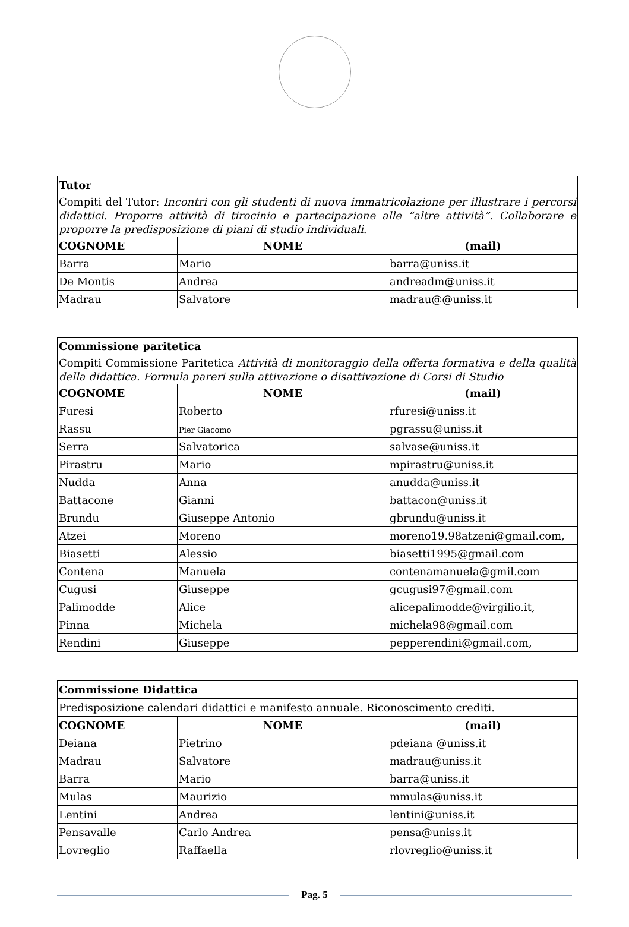| Tutor | | |
| --- | --- | --- |
| Compiti del Tutor: Incontri con gli studenti di nuova immatricolazione per illustrare i percorsi didattici. Proporre attività di tirocinio e partecipazione alle “altre attività”. Collaborare e proporre la predisposizione di piani di studio individuali. | | |
| COGNOME | NOME | (mail) |
| Barra | Mario | barra@uniss.it |
| De Montis | Andrea | andreadm@uniss.it |
| Madrau | Salvatore | madrau@@uniss.it |
| Commissione paritetica | | |
| --- | --- | --- |
| Compiti Commissione Paritetica Attività di monitoraggio della offerta formativa e della qualità della didattica. Formula pareri sulla attivazione o disattivazione di Corsi di Studio | | |
| COGNOME | NOME | (mail) |
| Furesi | Roberto | rfuresi@uniss.it |
| Rassu | Pier Giacomo | pgrassu@uniss.it |
| Serra | Salvatorica | salvase@uniss.it |
| Pirastru | Mario | mpirastru@uniss.it |
| Nudda | Anna | anudda@uniss.it |
| Battacone | Gianni | battacon@uniss.it |
| Brundu | Giuseppe Antonio | gbrundu@uniss.it |
| Atzei | Moreno | moreno19.98atzeni@gmail.com, |
| Biasetti | Alessio | biasetti1995@gmail.com |
| Contena | Manuela | contenamanuela@gmil.com |
| Cugusi | Giuseppe | gcugusi97@gmail.com |
| Palimodde | Alice | alicepalimodde@virgilio.it, |
| Pinna | Michela | michela98@gmail.com |
| Rendini | Giuseppe | pepperendini@gmail.com, |
| Commissione Didattica | | |
| --- | --- | --- |
| Predisposizione calendari didattici e manifesto annuale. Riconoscimento crediti. | | |
| COGNOME | NOME | (mail) |
| Deiana | Pietrino | pdeiana @uniss.it |
| Madrau | Salvatore | madrau@uniss.it |
| Barra | Mario | barra@uniss.it |
| Mulas | Maurizio | mmulas@uniss.it |
| Lentini | Andrea | lentini@uniss.it |
| Pensavalle | Carlo Andrea | pensa@uniss.it |
| Lovreglio | Raffaella | rlovreglio@uniss.it |
Pag. 5